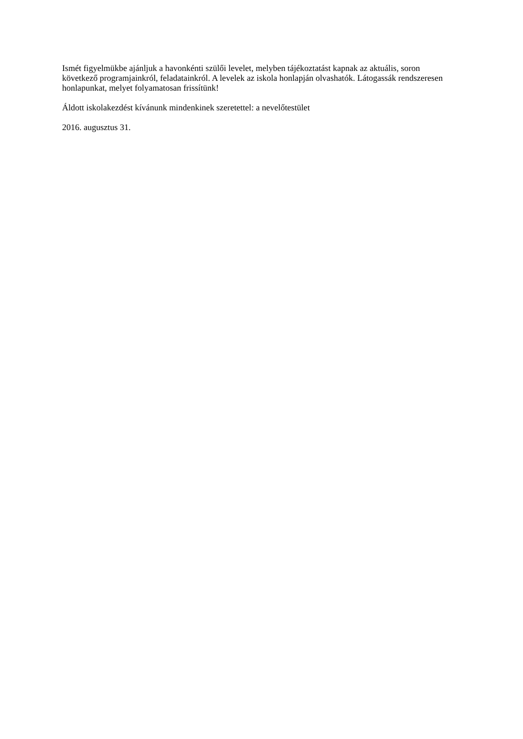Ismét figyelmükbe ajánljuk a havonkénti szülői levelet, melyben tájékoztatást kapnak az aktuális, soron következő programjainkról, feladatainkról. A levelek az iskola honlapján olvashatók. Látogassák rendszeresen honlapunkat, melyet folyamatosan frissítünk!
Áldott iskolakezdést kívánunk mindenkinek szeretettel: a nevelőtestület
2016. augusztus 31.